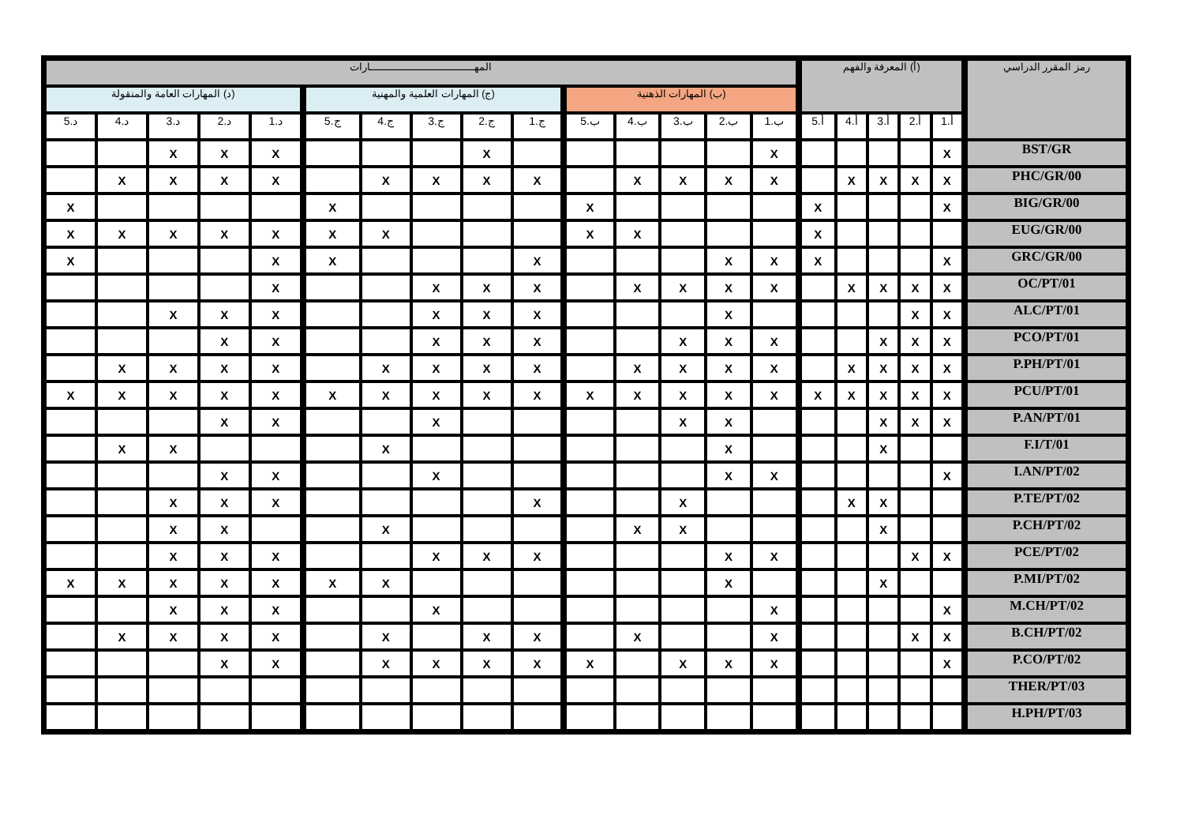| رمز المقرر الدراسي | (أ) المعرفة والفهم | | | | | المهـــــــــــــــــــــــــــــــــارات | | | | | | | | | | | | | | |
| --- | --- | --- | --- | --- | --- | --- | --- | --- | --- | --- | --- | --- | --- | --- | --- | --- | --- | --- | --- | --- |
| | | | | | | (ب) المهارات الذهنية | | | | | (ج) المهارات العلمية والمهنية | | | | | (د) المهارات العامة والمنقولة | | | | |
| | أ.1 | أ.2 | أ.3 | أ.4 | أ.5 | ب.1 | ب.2 | ب.3 | ب.4 | ب.5 | ج.1 | ج.2 | ج.3 | ج.4 | ج.5 | د.1 | د.2 | د.3 | د.4 | د.5 |
| BST/GR | X | | | | | X | | | | | | X | | | | X | X | X | | |
| PHC/GR/00 | X | X | X | X | | X | X | X | X | | X | X | X | X | | X | X | X | X | |
| BIG/GR/00 | X | | | | X | | | | | X | | | | | X | | | | | X |
| EUG/GR/00 | | | | | X | | | | X | X | | | | X | X | X | X | X | X | X |
| GRC/GR/00 | X | | | | X | X | X | | | | X | | | | X | X | | | | X |
| OC/PT/01 | X | X | X | X | | X | X | X | X | | X | X | X | | | X | | | | |
| ALC/PT/01 | X | X | | | | | X | | | | X | X | X | | | X | X | X | | |
| PCO/PT/01 | X | X | X | | | X | X | X | | | X | X | X | | | X | X | | | |
| P.PH/PT/01 | X | X | X | X | | X | X | X | X | | X | X | X | X | | X | X | X | X | |
| PCU/PT/01 | X | X | X | X | X | X | X | X | X | X | X | X | X | X | X | X | X | X | X | X |
| P.AN/PT/01 | X | X | X | | | | X | X | | | | | X | | | X | X | | | |
| F.I/T/01 | | | X | | | | X | | | | | | | X | | | | X | X | |
| I.AN/PT/02 | X | | | | | X | X | | | | | | X | | | X | X | | | |
| P.TE/PT/02 | | | X | X | | | | X | | | X | | | | | X | X | X | | |
| P.CH/PT/02 | | | X | | | | | X | X | | | | | X | | | X | X | | |
| PCE/PT/02 | X | X | | | | X | X | | | | X | X | X | | | X | X | X | | |
| P.MI/PT/02 | | | X | | | | X | | | | | | | X | X | X | X | X | X | X |
| M.CH/PT/02 | X | | | | | X | | | | | | | X | | | X | X | X | | |
| B.CH/PT/02 | X | X | | | | X | | | X | | X | X | | X | | X | X | X | X | |
| P.CO/PT/02 | X | | | | | X | X | X | | X | X | X | X | X | | X | X | | | |
| THER/PT/03 | | | | | | | | | | | | | | | | | | | | |
| H.PH/PT/03 | | | | | | | | | | | | | | | | | | | | |